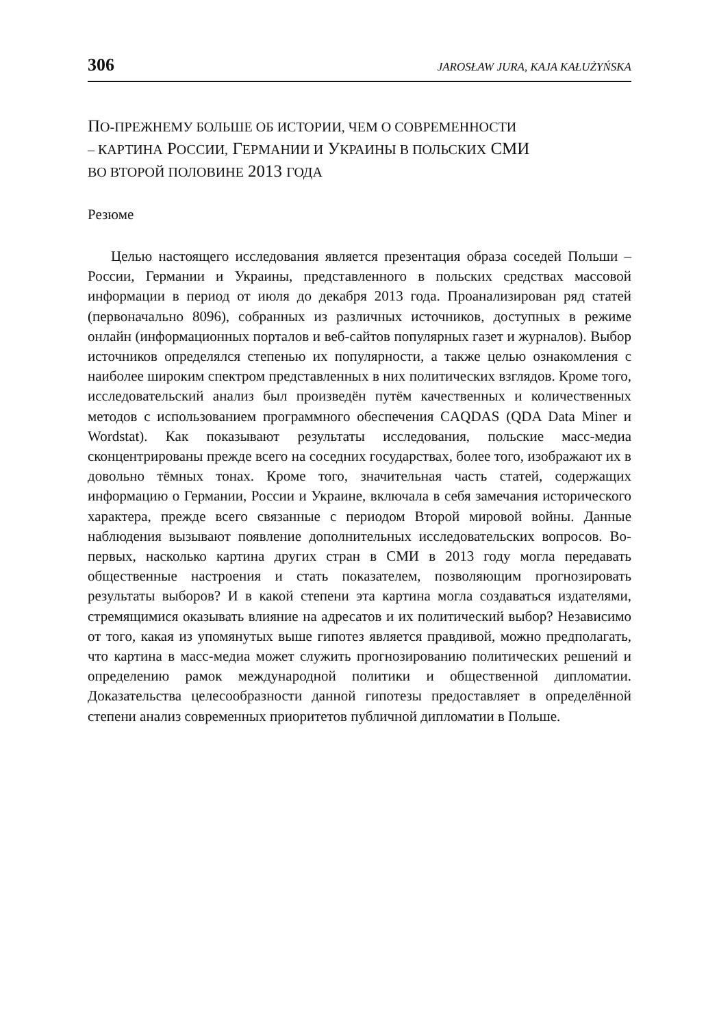306 JAROSŁAW JURA, KAJA KAŁUŻYŃSKA
ПО-ПРЕЖНЕМУ БОЛЬШЕ ОБ ИСТОРИИ, ЧЕМ О СОВРЕМЕННОСТИ
– КАРТИНА РОССИИ, ГЕРМАНИИ И УКРАИНЫ В ПОЛЬСКИХ СМИ
ВО ВТОРОЙ ПОЛОВИНЕ 2013 ГОДА
Резюме
Целью настоящего исследования является презентация образа соседей Польши – России, Германии и Украины, представленного в польских средствах массовой информации в период от июля до декабря 2013 года. Проанализирован ряд статей (первоначально 8096), собранных из различных источников, доступных в режиме онлайн (информационных порталов и веб-сайтов популярных газет и журналов). Выбор источников определялся степенью их популярности, а также целью ознакомления с наиболее широким спектром представленных в них политических взглядов. Кроме того, исследовательский анализ был произведён путём качественных и количественных методов с использованием программного обеспечения CAQDAS (QDA Data Miner и Wordstat). Как показывают результаты исследования, польские масс-медиа сконцентрированы прежде всего на соседних государствах, более того, изображают их в довольно тёмных тонах. Кроме того, значительная часть статей, содержащих информацию о Германии, России и Украине, включала в себя замечания исторического характера, прежде всего связанные с периодом Второй мировой войны. Данные наблюдения вызывают появление дополнительных исследовательских вопросов. Во-первых, насколько картина других стран в СМИ в 2013 году могла передавать общественные настроения и стать показателем, позволяющим прогнозировать результаты выборов? И в какой степени эта картина могла создаваться издателями, стремящимися оказывать влияние на адресатов и их политический выбор? Независимо от того, какая из упомянутых выше гипотез является правдивой, можно предполагать, что картина в масс-медиа может служить прогнозированию политических решений и определению рамок международной политики и общественной дипломатии. Доказательства целесообразности данной гипотезы предоставляет в определённой степени анализ современных приоритетов публичной дипломатии в Польше.